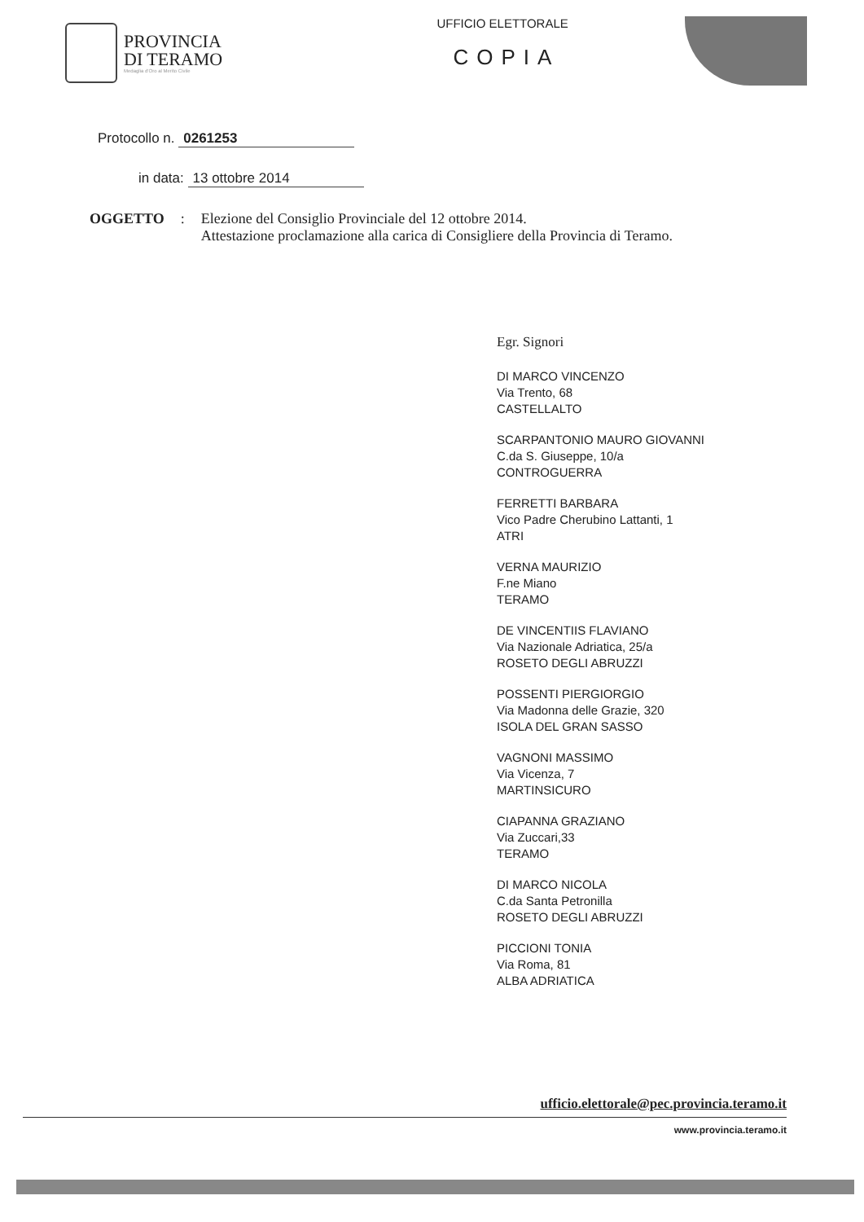PROVINCIA
DI TERAMO
Medaglia d'Oro al Merito Civile
UFFICIO ELETTORALE
COPIA
Protocollo n. 0261253
in data: 13 ottobre 2014
OGGETTO:
Elezione del Consiglio Provinciale del 12 ottobre 2014.
Attestazione proclamazione alla carica di Consigliere della Provincia di Teramo.
Egr. Signori
DI MARCO VINCENZO
Via Trento, 68
CASTELLALTO
SCARPANTONIO MAURO GIOVANNI
C.da S. Giuseppe, 10/a
CONTROGUERRA
FERRETTI BARBARA
Vico Padre Cherubino Lattanti, 1
ATRI
VERNA MAURIZIO
F.ne Miano
TERAMO
DE VINCENTIIS FLAVIANO
Via Nazionale Adriatica, 25/a
ROSETO DEGLI ABRUZZI
POSSENTI PIERGIORGIO
Via Madonna delle Grazie, 320
ISOLA DEL GRAN SASSO
VAGNONI MASSIMO
Via Vicenza, 7
MARTINSICURO
CIAPANNA GRAZIANO
Via Zuccari,33
TERAMO
DI MARCO NICOLA
C.da Santa Petronilla
ROSETO DEGLI ABRUZZI
PICCIONI TONIA
Via Roma, 81
ALBA ADRIATICA
ufficio.elettorale@pec.provincia.teramo.it
www.provincia.teramo.it